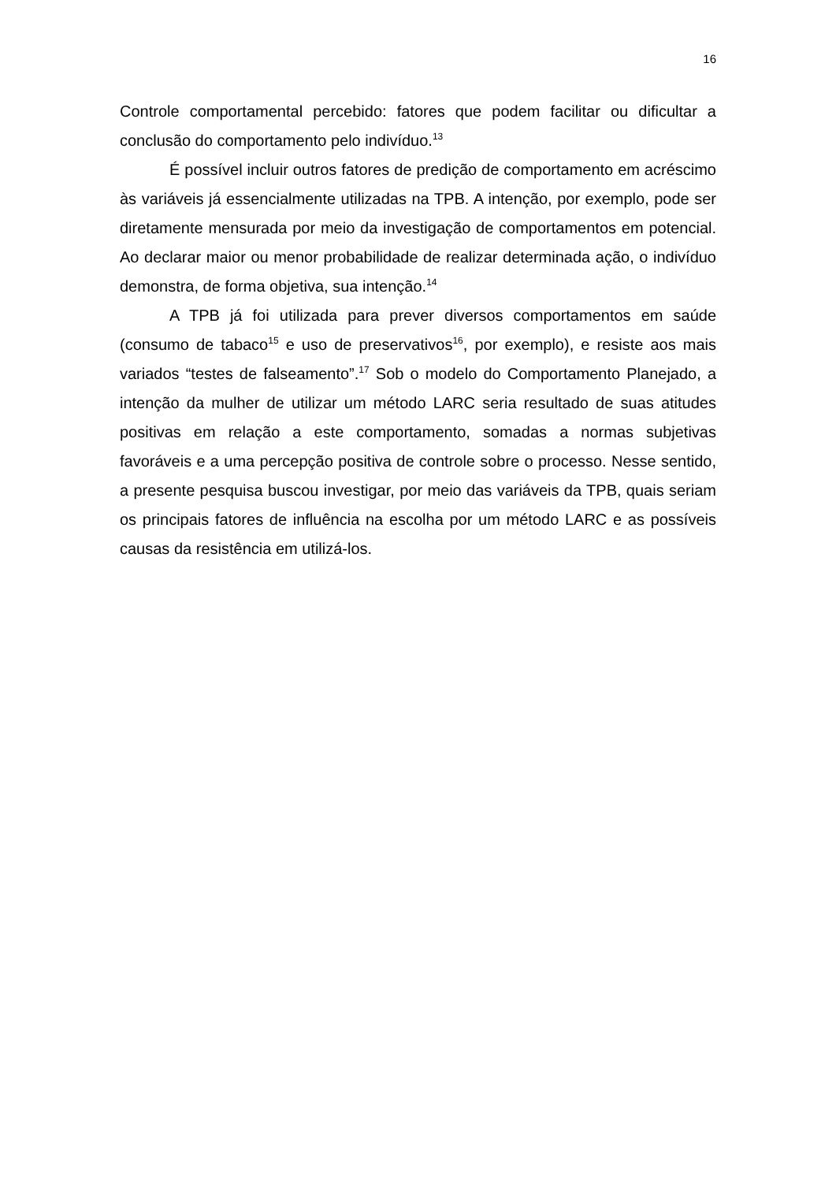16
Controle comportamental percebido: fatores que podem facilitar ou dificultar a conclusão do comportamento pelo indivíduo.<sup>13</sup>
É possível incluir outros fatores de predição de comportamento em acréscimo às variáveis já essencialmente utilizadas na TPB. A intenção, por exemplo, pode ser diretamente mensurada por meio da investigação de comportamentos em potencial. Ao declarar maior ou menor probabilidade de realizar determinada ação, o indivíduo demonstra, de forma objetiva, sua intenção.<sup>14</sup>
A TPB já foi utilizada para prever diversos comportamentos em saúde (consumo de tabaco<sup>15</sup> e uso de preservativos<sup>16</sup>, por exemplo), e resiste aos mais variados “testes de falseamento”.<sup>17</sup> Sob o modelo do Comportamento Planejado, a intenção da mulher de utilizar um método LARC seria resultado de suas atitudes positivas em relação a este comportamento, somadas a normas subjetivas favoráveis e a uma percepção positiva de controle sobre o processo. Nesse sentido, a presente pesquisa buscou investigar, por meio das variáveis da TPB, quais seriam os principais fatores de influência na escolha por um método LARC e as possíveis causas da resistência em utilizá-los.